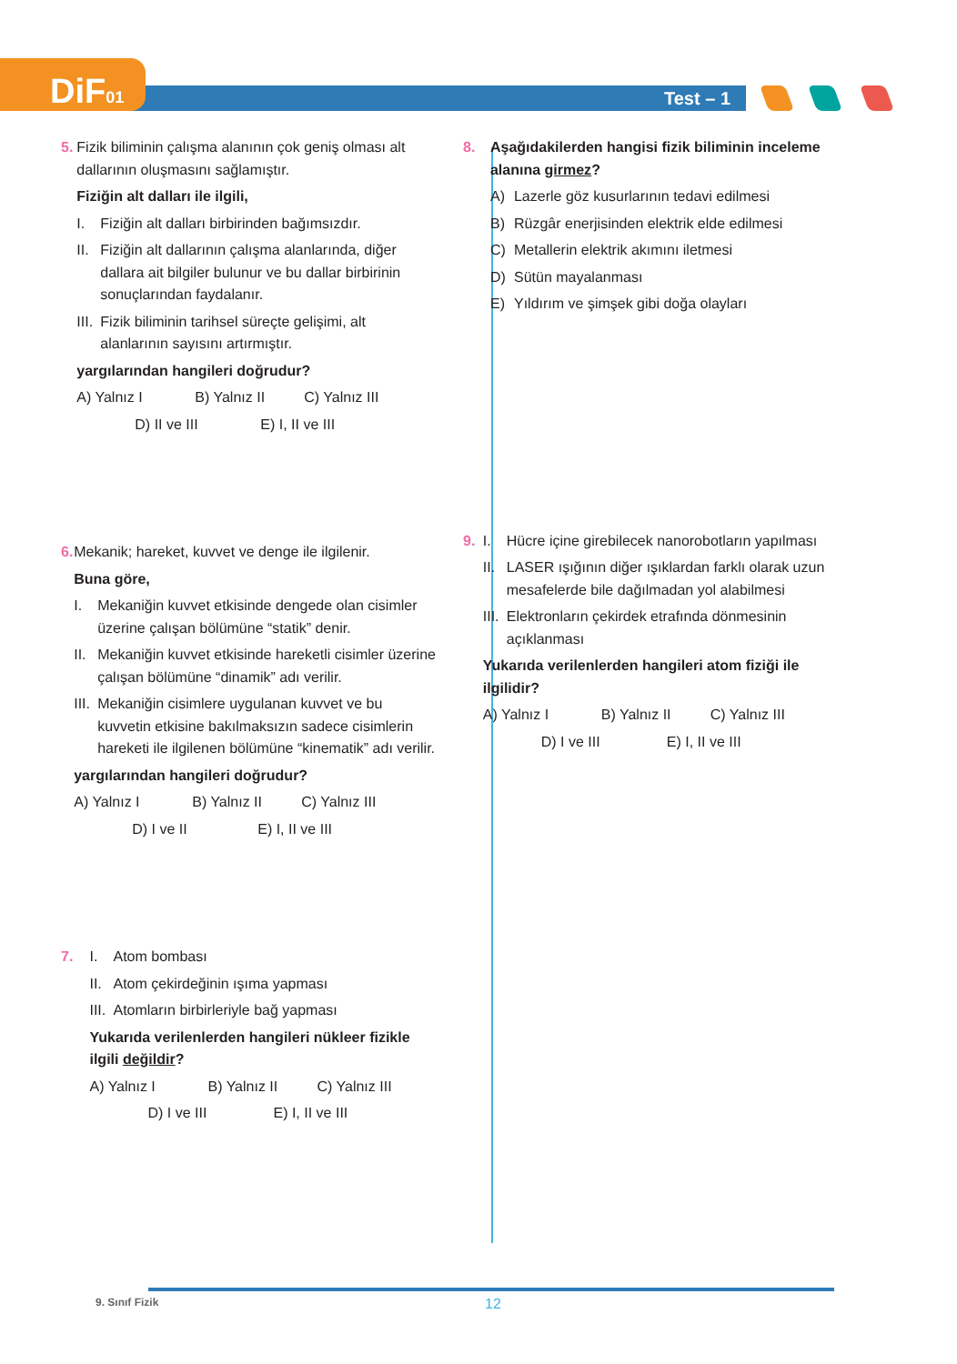DiF01 Test – 1
5. Fizik biliminin çalışma alanının çok geniş olması alt dallarının oluşmasını sağlamıştır.
Fiziğin alt dalları ile ilgili,
I. Fiziğin alt dalları birbirinden bağımsızdır.
II. Fiziğin alt dallarının çalışma alanlarında, diğer dallara ait bilgiler bulunur ve bu dallar birbirinin sonuçlarından faydalanır.
III. Fizik biliminin tarihsel süreçte gelişimi, alt alanlarının sayısını artırmıştır.
yargılarından hangileri doğrudur?
A) Yalnız I B) Yalnız II C) Yalnız III
D) II ve III E) I, II ve III
6. Mekanik; hareket, kuvvet ve denge ile ilgilenir.
Buna göre,
I. Mekaniğin kuvvet etkisinde dengede olan cisimler üzerine çalışan bölümüne “statik” denir.
II. Mekaniğin kuvvet etkisinde hareketli cisimler üzerine çalışan bölümüne “dinamik” adı verilir.
III. Mekaniğin cisimlere uygulanan kuvvet ve bu kuvvetin etkisine bakılmaksızın sadece cisimlerin hareketi ile ilgilenen bölümüne “kinematik” adı verilir.
yargılarından hangileri doğrudur?
A) Yalnız I B) Yalnız II C) Yalnız III
D) I ve II E) I, II ve III
7. I. Atom bombası
II. Atom çekirdeğinin ışıma yapması
III. Atomların birbirleriyle bağ yapması
Yukarıda verilenlerden hangileri nükleer fizikle ilgili değildir?
A) Yalnız I B) Yalnız II C) Yalnız III
D) I ve III E) I, II ve III
8. Aşağıdakilerden hangisi fizik biliminin inceleme alanına girmez?
A) Lazerle göz kusurlarının tedavi edilmesi
B) Rüzgâr enerjisinden elektrik elde edilmesi
C) Metallerin elektrik akımını iletmesi
D) Sütün mayalanması
E) Yıldırım ve şimşek gibi doğa olayları
9. I. Hücre içine girebilecek nanorobotların yapılması
II. LASER ışığının diğer ışıklardan farklı olarak uzun mesafelerde bile dağılmadan yol alabilmesi
III. Elektronların çekirdek etrafında dönmesinin açıklanması
Yukarıda verilenlerden hangileri atom fiziği ile ilgilidir?
A) Yalnız I B) Yalnız II C) Yalnız III
D) I ve III E) I, II ve III
9. Sınıf Fizik 12